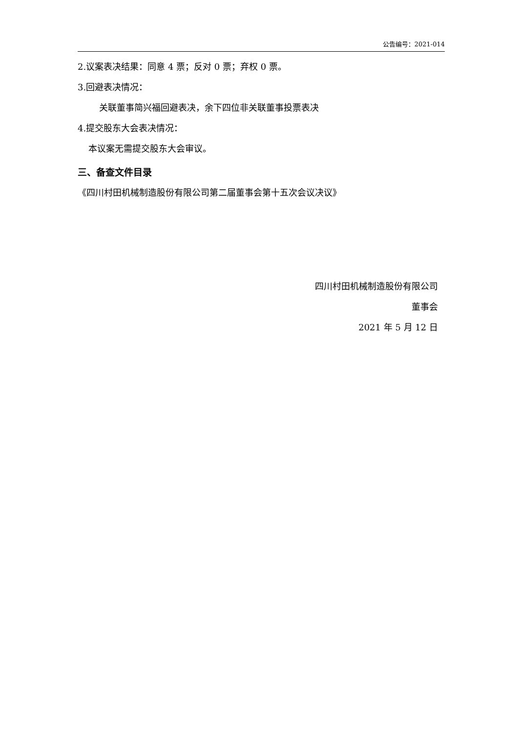公告编号：2021-014
2.议案表决结果：同意 4 票；反对 0 票；弃权 0 票。
3.回避表决情况：
关联董事简兴福回避表决，余下四位非关联董事投票表决
4.提交股东大会表决情况：
本议案无需提交股东大会审议。
三、备查文件目录
《四川村田机械制造股份有限公司第二届董事会第十五次会议决议》
四川村田机械制造股份有限公司
董事会
2021 年 5 月 12 日